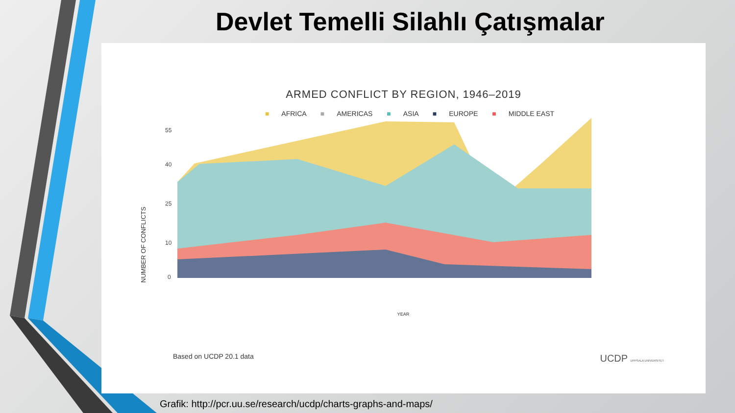Devlet Temelli Silahlı Çatışmalar
ARMED CONFLICT BY REGION, 1946–2019
■ AFRICA ■ AMERICAS ■ ASIA ■ EUROPE ■ MIDDLE EAST
NUMBER OF CONFLICTS
55
40
25
10
0
YEAR
Based on UCDP 20.1 data UCDP UPPSALA UNIVERSITET
Grafik: http://pcr.uu.se/research/ucdp/charts-graphs-and-maps/